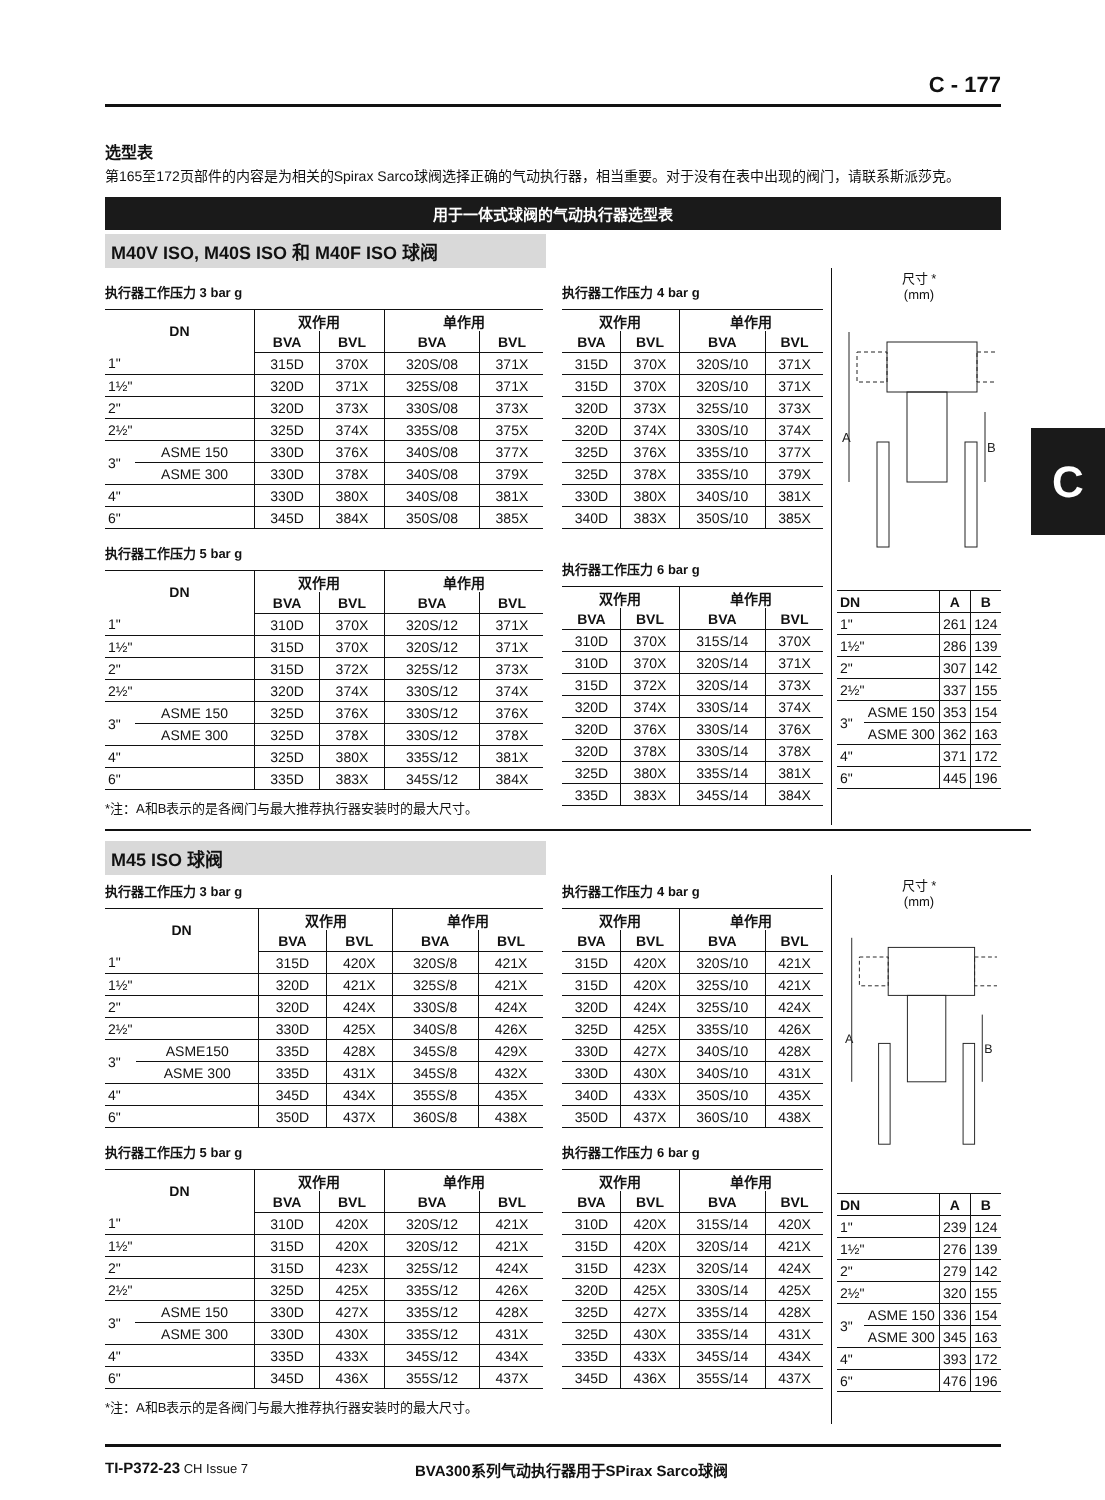C - 177
选型表
第165至172页部件的内容是为相关的Spirax Sarco球阀选择正确的气动执行器，相当重要。对于没有在表中出现的阀门，请联系斯派莎克。
用于一体式球阀的气动执行器选型表
M40V ISO, M40S ISO 和 M40F ISO 球阀
执行器工作压力 3 bar g
| DN | | 双作用 | | 单作用 | |
| --- | --- | --- | --- | --- | --- |
| | | BVA | BVL | BVA | BVL |
| 1" | | 315D | 370X | 320S/08 | 371X |
| 1½" | | 320D | 371X | 325S/08 | 371X |
| 2" | | 320D | 373X | 330S/08 | 373X |
| 2½" | | 325D | 374X | 335S/08 | 375X |
| 3" | ASME 150 | 330D | 376X | 340S/08 | 377X |
| | ASME 300 | 330D | 378X | 340S/08 | 379X |
| 4" | | 330D | 380X | 340S/08 | 381X |
| 6" | | 345D | 384X | 350S/08 | 385X |
执行器工作压力 5 bar g
| DN | | 双作用 | | 单作用 | |
| --- | --- | --- | --- | --- | --- |
| | | BVA | BVL | BVA | BVL |
| 1" | | 310D | 370X | 320S/12 | 371X |
| 1½" | | 315D | 370X | 320S/12 | 371X |
| 2" | | 315D | 372X | 325S/12 | 373X |
| 2½" | | 320D | 374X | 330S/12 | 374X |
| 3" | ASME 150 | 325D | 376X | 330S/12 | 376X |
| | ASME 300 | 325D | 378X | 330S/12 | 378X |
| 4" | | 325D | 380X | 335S/12 | 381X |
| 6" | | 335D | 383X | 345S/12 | 384X |
*注：A和B表示的是各阀门与最大推荐执行器安装时的最大尺寸。
执行器工作压力 4 bar g
| 双作用 | | 单作用 | |
| --- | --- | --- | --- |
| BVA | BVL | BVA | BVL |
| 315D | 370X | 320S/10 | 371X |
| 315D | 370X | 320S/10 | 371X |
| 320D | 373X | 325S/10 | 373X |
| 320D | 374X | 330S/10 | 374X |
| 325D | 376X | 335S/10 | 377X |
| 325D | 378X | 335S/10 | 379X |
| 330D | 380X | 340S/10 | 381X |
| 340D | 383X | 350S/10 | 385X |
执行器工作压力 6 bar g
| 双作用 | | 单作用 | |
| --- | --- | --- | --- |
| BVA | BVL | BVA | BVL |
| 310D | 370X | 315S/14 | 370X |
| 310D | 370X | 320S/14 | 371X |
| 315D | 372X | 320S/14 | 373X |
| 320D | 374X | 330S/14 | 374X |
| 320D | 376X | 330S/14 | 376X |
| 320D | 378X | 330S/14 | 378X |
| 325D | 380X | 335S/14 | 381X |
| 335D | 383X | 345S/14 | 384X |
尺寸 *
(mm)
A
B
| DN | | A | B |
| --- | --- | --- | --- |
| 1" | | 261 | 124 |
| 1½" | | 286 | 139 |
| 2" | | 307 | 142 |
| 2½" | | 337 | 155 |
| 3" | ASME 150 | 353 | 154 |
| | ASME 300 | 362 | 163 |
| 4" | | 371 | 172 |
| 6" | | 445 | 196 |
M45 ISO 球阀
执行器工作压力 3 bar g
| DN | | 双作用 | | 单作用 | |
| --- | --- | --- | --- | --- | --- |
| | | BVA | BVL | BVA | BVL |
| 1" | | 315D | 420X | 320S/8 | 421X |
| 1½" | | 320D | 421X | 325S/8 | 421X |
| 2" | | 320D | 424X | 330S/8 | 424X |
| 2½" | | 330D | 425X | 340S/8 | 426X |
| 3" | ASME150 | 335D | 428X | 345S/8 | 429X |
| | ASME 300 | 335D | 431X | 345S/8 | 432X |
| 4" | | 345D | 434X | 355S/8 | 435X |
| 6" | | 350D | 437X | 360S/8 | 438X |
执行器工作压力 5 bar g
| DN | | 双作用 | | 单作用 | |
| --- | --- | --- | --- | --- | --- |
| | | BVA | BVL | BVA | BVL |
| 1" | | 310D | 420X | 320S/12 | 421X |
| 1½" | | 315D | 420X | 320S/12 | 421X |
| 2" | | 315D | 423X | 325S/12 | 424X |
| 2½" | | 325D | 425X | 335S/12 | 426X |
| 3" | ASME 150 | 330D | 427X | 335S/12 | 428X |
| | ASME 300 | 330D | 430X | 335S/12 | 431X |
| 4" | | 335D | 433X | 345S/12 | 434X |
| 6" | | 345D | 436X | 355S/12 | 437X |
*注：A和B表示的是各阀门与最大推荐执行器安装时的最大尺寸。
执行器工作压力 4 bar g
| 双作用 | | 单作用 | |
| --- | --- | --- | --- |
| BVA | BVL | BVA | BVL |
| 315D | 420X | 320S/10 | 421X |
| 315D | 420X | 325S/10 | 421X |
| 320D | 424X | 325S/10 | 424X |
| 325D | 425X | 335S/10 | 426X |
| 330D | 427X | 340S/10 | 428X |
| 330D | 430X | 340S/10 | 431X |
| 340D | 433X | 350S/10 | 435X |
| 350D | 437X | 360S/10 | 438X |
执行器工作压力 6 bar g
| 双作用 | | 单作用 | |
| --- | --- | --- | --- |
| BVA | BVL | BVA | BVL |
| 310D | 420X | 315S/14 | 420X |
| 315D | 420X | 320S/14 | 421X |
| 315D | 423X | 320S/14 | 424X |
| 320D | 425X | 330S/14 | 425X |
| 325D | 427X | 335S/14 | 428X |
| 325D | 430X | 335S/14 | 431X |
| 335D | 433X | 345S/14 | 434X |
| 345D | 436X | 355S/14 | 437X |
尺寸 *
(mm)
A
B
| DN | | A | B |
| --- | --- | --- | --- |
| 1" | | 239 | 124 |
| 1½" | | 276 | 139 |
| 2" | | 279 | 142 |
| 2½" | | 320 | 155 |
| 3" | ASME 150 | 336 | 154 |
| | ASME 300 | 345 | 163 |
| 4" | | 393 | 172 |
| 6" | | 476 | 196 |
TI-P372-23 CH Issue 7
BVA300系列气动执行器用于SPirax Sarco球阀
C